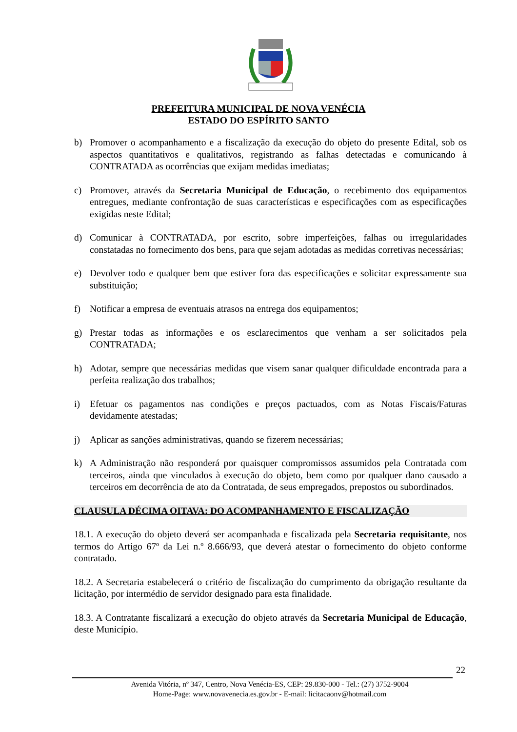PREFEITURA MUNICIPAL DE NOVA VENÉCIA
ESTADO DO ESPÍRITO SANTO
b) Promover o acompanhamento e a fiscalização da execução do objeto do presente Edital, sob os aspectos quantitativos e qualitativos, registrando as falhas detectadas e comunicando à CONTRATADA as ocorrências que exijam medidas imediatas;
c) Promover, através da Secretaria Municipal de Educação, o recebimento dos equipamentos entregues, mediante confrontação de suas características e especificações com as especificações exigidas neste Edital;
d) Comunicar à CONTRATADA, por escrito, sobre imperfeições, falhas ou irregularidades constatadas no fornecimento dos bens, para que sejam adotadas as medidas corretivas necessárias;
e) Devolver todo e qualquer bem que estiver fora das especificações e solicitar expressamente sua substituição;
f) Notificar a empresa de eventuais atrasos na entrega dos equipamentos;
g) Prestar todas as informações e os esclarecimentos que venham a ser solicitados pela CONTRATADA;
h) Adotar, sempre que necessárias medidas que visem sanar qualquer dificuldade encontrada para a perfeita realização dos trabalhos;
i) Efetuar os pagamentos nas condições e preços pactuados, com as Notas Fiscais/Faturas devidamente atestadas;
j) Aplicar as sanções administrativas, quando se fizerem necessárias;
k) A Administração não responderá por quaisquer compromissos assumidos pela Contratada com terceiros, ainda que vinculados à execução do objeto, bem como por qualquer dano causado a terceiros em decorrência de ato da Contratada, de seus empregados, prepostos ou subordinados.
CLAUSULA DÉCIMA OITAVA: DO ACOMPANHAMENTO E FISCALIZAÇÃO
18.1. A execução do objeto deverá ser acompanhada e fiscalizada pela Secretaria requisitante, nos termos do Artigo 67º da Lei n.º 8.666/93, que deverá atestar o fornecimento do objeto conforme contratado.
18.2. A Secretaria estabelecerá o critério de fiscalização do cumprimento da obrigação resultante da licitação, por intermédio de servidor designado para esta finalidade.
18.3. A Contratante fiscalizará a execução do objeto através da Secretaria Municipal de Educação, deste Município.
22
Avenida Vitória, nº 347, Centro, Nova Venécia-ES, CEP: 29.830-000 - Tel.: (27) 3752-9004
Home-Page: www.novavenecia.es.gov.br - E-mail: licitacaonv@hotmail.com